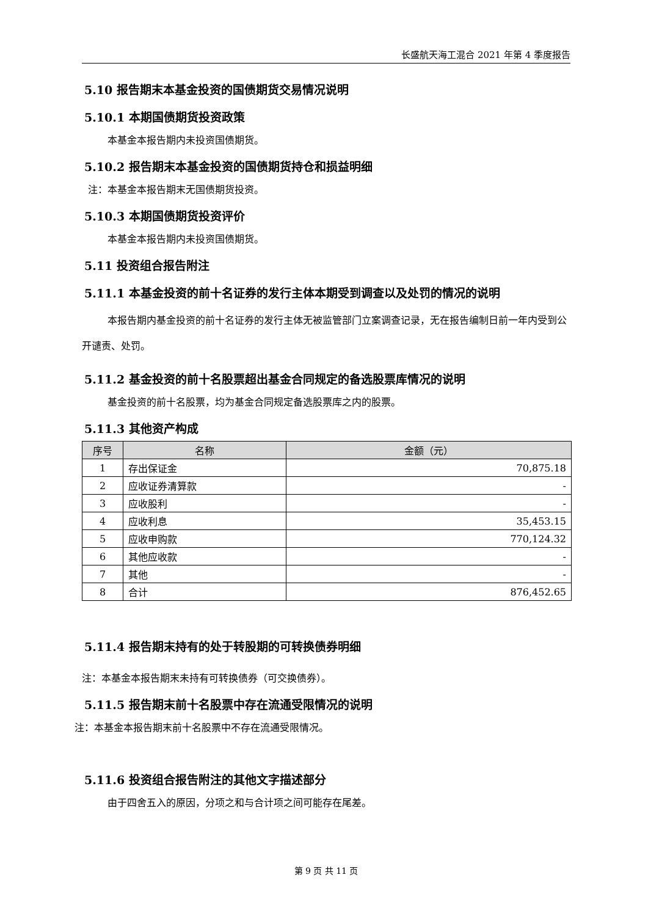长盛航天海工混合 2021 年第 4 季度报告
5.10 报告期末本基金投资的国债期货交易情况说明
5.10.1 本期国债期货投资政策
本基金本报告期内未投资国债期货。
5.10.2 报告期末本基金投资的国债期货持仓和损益明细
注：本基金本报告期末无国债期货投资。
5.10.3 本期国债期货投资评价
本基金本报告期内未投资国债期货。
5.11 投资组合报告附注
5.11.1 本基金投资的前十名证券的发行主体本期受到调查以及处罚的情况的说明
本报告期内基金投资的前十名证券的发行主体无被监管部门立案调查记录，无在报告编制日前一年内受到公开谴责、处罚。
5.11.2 基金投资的前十名股票超出基金合同规定的备选股票库情况的说明
基金投资的前十名股票，均为基金合同规定备选股票库之内的股票。
5.11.3 其他资产构成
| 序号 | 名称 | 金额（元） |
| --- | --- | --- |
| 1 | 存出保证金 | 70,875.18 |
| 2 | 应收证券清算款 | - |
| 3 | 应收股利 | - |
| 4 | 应收利息 | 35,453.15 |
| 5 | 应收申购款 | 770,124.32 |
| 6 | 其他应收款 | - |
| 7 | 其他 | - |
| 8 | 合计 | 876,452.65 |
5.11.4 报告期末持有的处于转股期的可转换债券明细
注：本基金本报告期末未持有可转换债券（可交换债券）。
5.11.5 报告期末前十名股票中存在流通受限情况的说明
注：本基金本报告期末前十名股票中不存在流通受限情况。
5.11.6 投资组合报告附注的其他文字描述部分
由于四舍五入的原因，分项之和与合计项之间可能存在尾差。
第 9 页 共 11 页